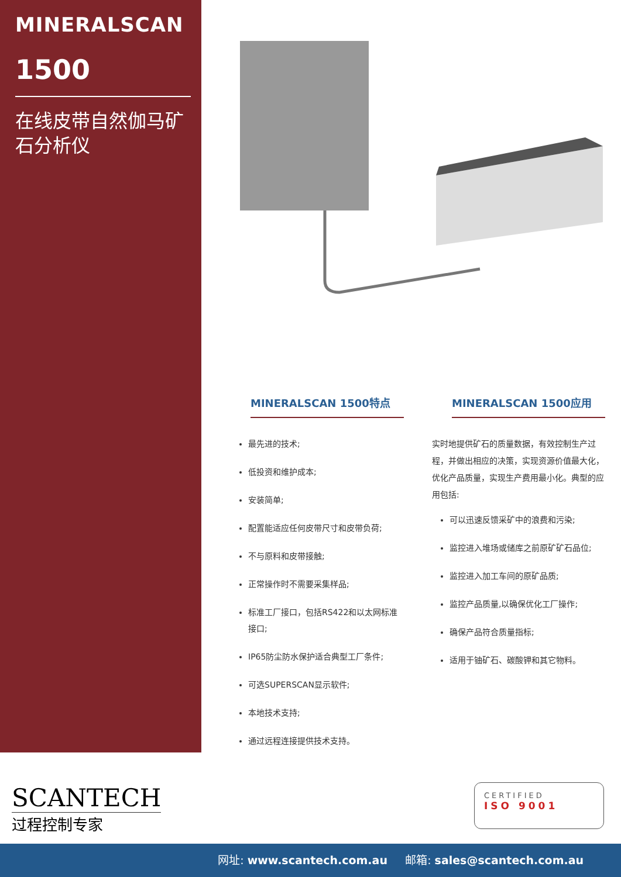MINERALSCAN
1500
在线皮带自然伽马矿石分析仪
MINERALSCAN 1500特点
最先进的技术;
低投资和维护成本;
安装简单;
配置能适应任何皮带尺寸和皮带负荷;
不与原料和皮带接触;
正常操作时不需要采集样品;
标准工厂接口，包括RS422和以太网标准接口;
IP65防尘防水保护适合典型工厂条件;
可选SUPERSCAN显示软件;
本地技术支持;
通过远程连接提供技术支持。
MINERALSCAN 1500应用
实时地提供矿石的质量数据，有效控制生产过程，并做出相应的决策，实现资源价值最大化，优化产品质量，实现生产费用最小化。典型的应用包括:
可以迅速反馈采矿中的浪费和污染;
监控进入堆场或储库之前原矿矿石品位;
监控进入加工车间的原矿品质;
监控产品质量,以确保优化工厂操作;
确保产品符合质量指标;
适用于铀矿石、碳酸钾和其它物料。
SCANTECH
过程控制专家
CERTIFIED
ISO 9001
网址: www.scantech.com.au 邮箱: sales@scantech.com.au